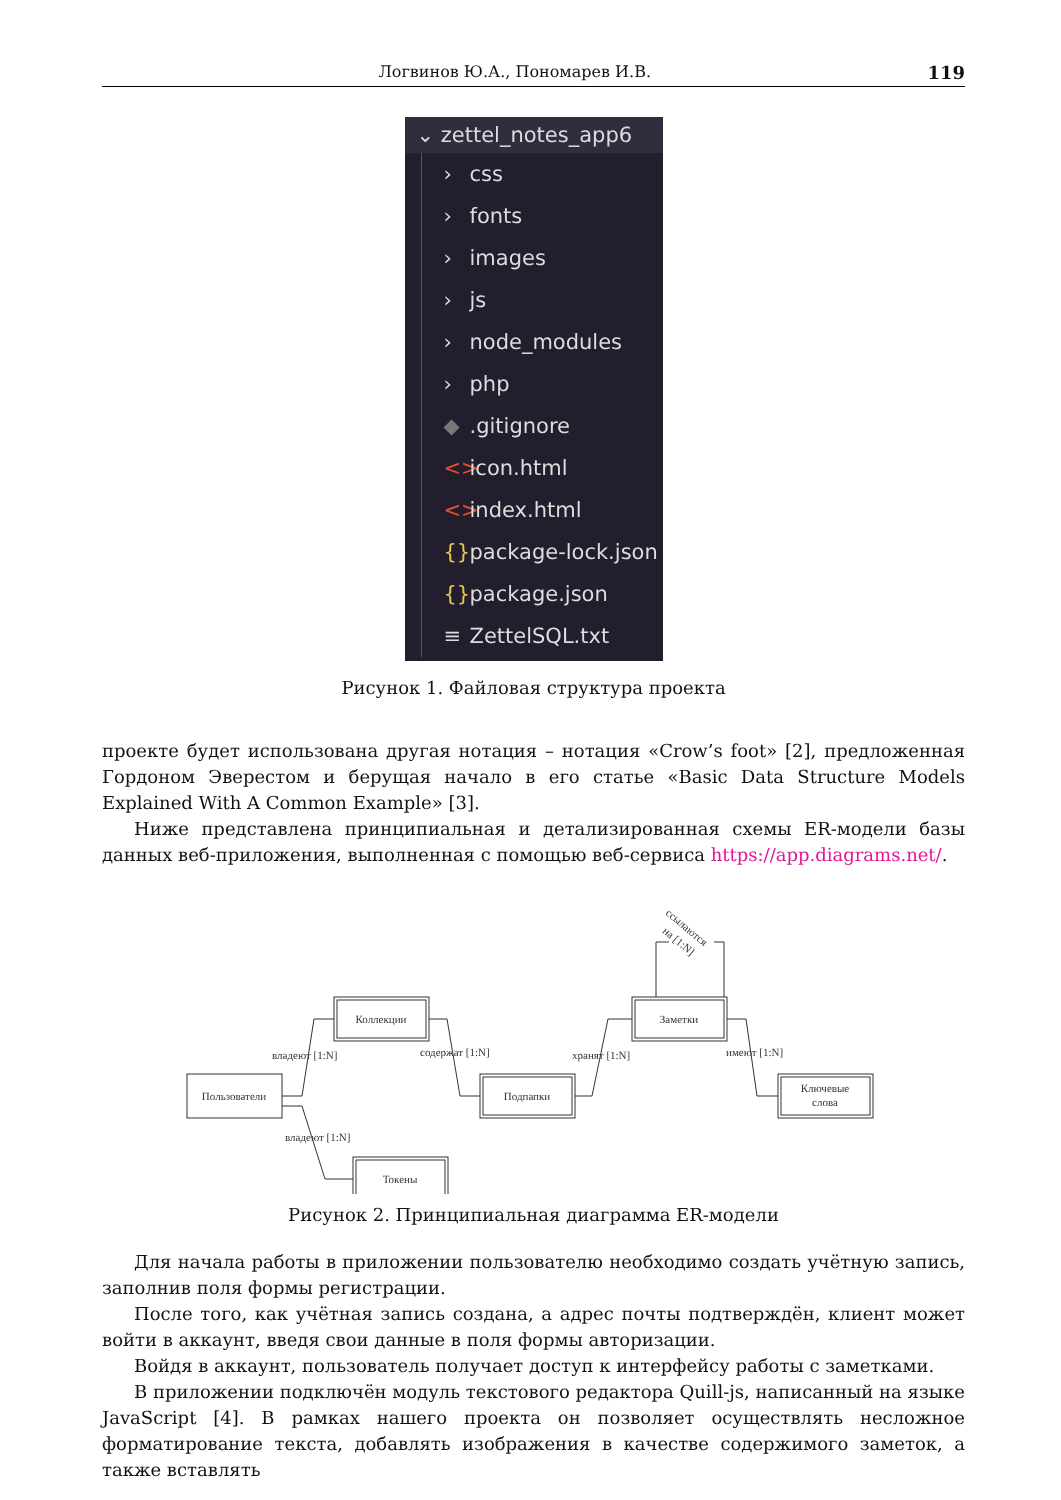Логвинов Ю.А., Пономарев И.В. 119
⌄ zettel_notes_app6
› css
› fonts
› images
› js
› node_modules
› php
◆.gitignore
<> icon.html
<> index.html
{} package-lock.json
{} package.json
≡ ZettelSQL.txt
Рисунок 1. Файловая структура проекта
проекте будет использована другая нотация – нотация «Crow’s foot» [2], предложенная Гордоном Эверестом и берущая начало в его статье «Basic Data Structure Models Explained With A Common Example» [3].
Ниже представлена принципиальная и детализированная схемы ER-модели базы данных веб-приложения, выполненная с помощью веб-сервиса https://app.diagrams.net/.
Пользователи
Коллекции
Подпапки
Заметки
Ключевые
слова
Токены
владеют [1:N]
содержат [1:N]
хранят [1:N]
имеют [1:N]
владеют [1:N]
ссылаются
на [1:N]
Рисунок 2. Принципиальная диаграмма ER-модели
Для начала работы в приложении пользователю необходимо создать учётную запись, заполнив поля формы регистрации.
После того, как учётная запись создана, а адрес почты подтверждён, клиент может войти в аккаунт, введя свои данные в поля формы авторизации.
Войдя в аккаунт, пользователь получает доступ к интерфейсу работы с заметками.
В приложении подключён модуль текстового редактора Quill-js, написанный на языке JavaScript [4]. В рамках нашего проекта он позволяет осуществлять несложное форматирование текста, добавлять изображения в качестве содержимого заметок, а также вставлять